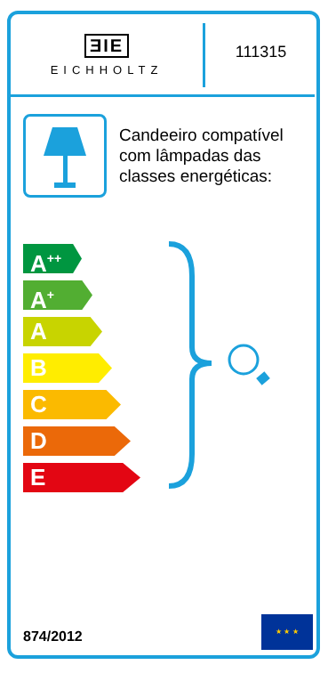ƎIE
EICHHOLTZ
111315
Candeeiro compatível
com lâmpadas das
classes energéticas:
A<sup>++</sup>
A<sup>+</sup>
A
B
C
D
E
874/2012
★ ★ ★